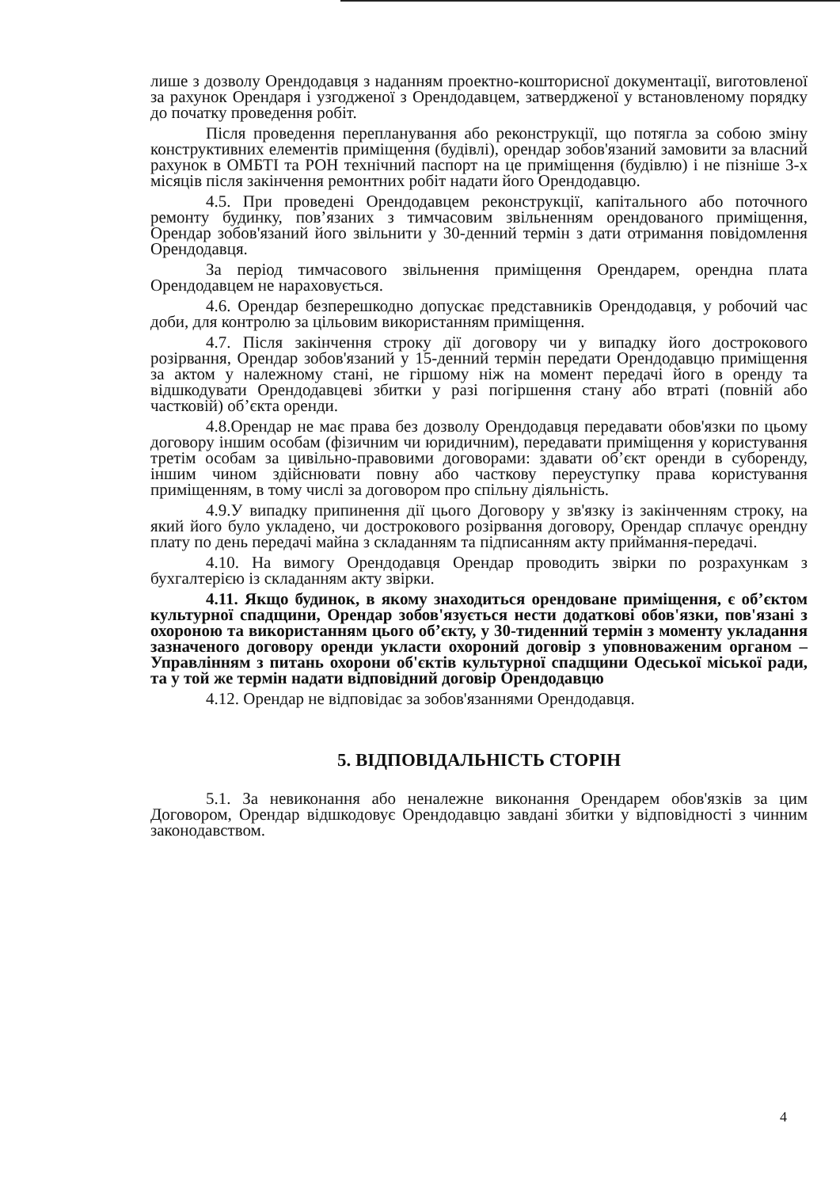лише з дозволу Орендодавця з наданням проектно-кошторисної документації, виготовленої за рахунок Орендаря і узгодженої з Орендодавцем, затвердженої у встановленому порядку до початку проведення робіт.
Після проведення перепланування або реконструкції, що потягла за собою зміну конструктивних елементів приміщення (будівлі), орендар зобов'язаний замовити за власний рахунок в ОМБТІ та РОН технічний паспорт на це приміщення (будівлю) і не пізніше 3-х місяців після закінчення ремонтних робіт надати його Орендодавцю.
4.5. При проведені Орендодавцем реконструкції, капітального або поточного ремонту будинку, пов’язаних з тимчасовим звільненням орендованого приміщення, Орендар зобов'язаний його звільнити у 30-денний термін з дати отримання повідомлення Орендодавця.
За період тимчасового звільнення приміщення Орендарем, орендна плата Орендодавцем не нараховується.
4.6. Орендар безперешкодно допускає представників Орендодавця, у робочий час доби, для контролю за цільовим використанням приміщення.
4.7. Після закінчення строку дії договору чи у випадку його дострокового розірвання, Орендар зобов'язаний у 15-денний термін передати Орендодавцю приміщення за актом у належному стані, не гіршому ніж на момент передачі його в оренду та відшкодувати Орендодавцеві збитки у разі погіршення стану або втраті (повній або частковій) об’єкта оренди.
4.8.Орендар не має права без дозволу Орендодавця передавати обов'язки по цьому договору іншим особам (фізичним чи юридичним), передавати приміщення у користування третім особам за цивільно-правовими договорами: здавати об’єкт оренди в суборенду, іншим чином здійснювати повну або часткову переуступку права користування приміщенням, в тому числі за договором про спільну діяльність.
4.9.У випадку припинення дії цього Договору у зв'язку із закінченням строку, на який його було укладено, чи дострокового розірвання договору, Орендар сплачує орендну плату по день передачі майна з складанням та підписанням акту приймання-передачі.
4.10. На вимогу Орендодавця Орендар проводить звірки по розрахункам з бухгалтерією із складанням акту звірки.
4.11. Якщо будинок, в якому знаходиться орендоване приміщення, є об’єктом культурної спадщини, Орендар зобов'язується нести додаткові обов'язки, пов'язані з охороною та використанням цього об’єкту, у 30-тиденний термін з моменту укладання зазначеного договору оренди укласти охороний договір з уповноваженим органом – Управлінням з питань охорони об'єктів культурної спадщини Одеської міської ради, та у той же термін надати відповідний договір Орендодавцю
4.12. Орендар не відповідає за зобов'язаннями Орендодавця.
5. ВІДПОВІДАЛЬНІСТЬ СТОРІН
5.1. За невиконання або неналежне виконання Орендарем обов'язків за цим Договором, Орендар відшкодовує Орендодавцю завдані збитки у відповідності з чинним законодавством.
4